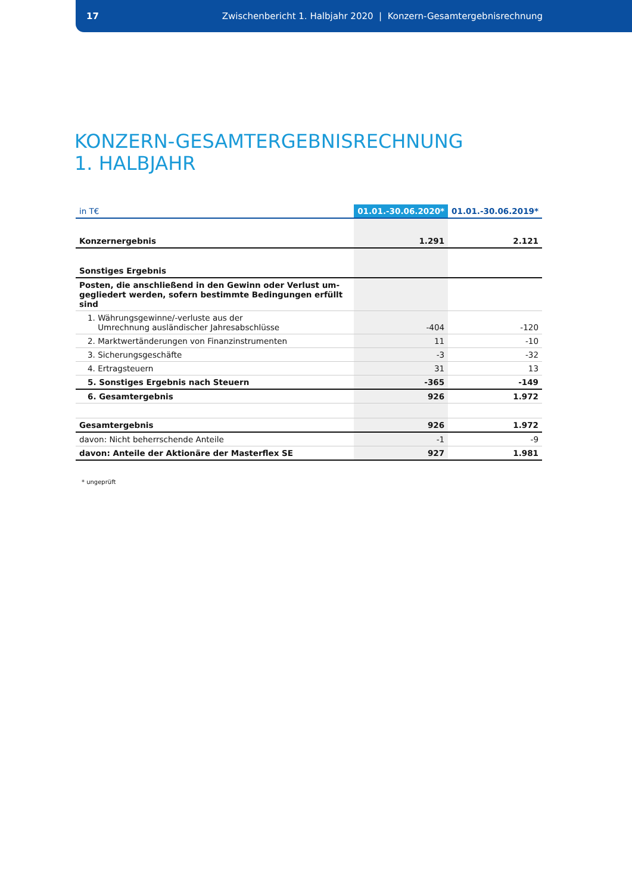17
Zwischenbericht 1. Halbjahr 2020 | Konzern-Gesamtergebnisrechnung
KONZERN-GESAMTERGEBNISRECHNUNG
1. HALBJAHR
| in T€ | 01.01.-30.06.2020* | 01.01.-30.06.2019* |
| --- | --- | --- |
| Konzernergebnis | 1.291 | 2.121 |
| Sonstiges Ergebnis | | |
| Posten, die anschließend in den Gewinn oder Verlust um- gegliedert werden, sofern bestimmte Bedingungen erfüllt sind | | |
| 1. Währungsgewinne/-verluste aus der Umrechnung ausländischer Jahresabschlüsse | -404 | -120 |
| 2. Marktwertänderungen von Finanzinstrumenten | 11 | -10 |
| 3. Sicherungsgeschäfte | -3 | -32 |
| 4. Ertragsteuern | 31 | 13 |
| 5. Sonstiges Ergebnis nach Steuern | -365 | -149 |
| 6. Gesamtergebnis | 926 | 1.972 |
| Gesamtergebnis | 926 | 1.972 |
| davon: Nicht beherrschende Anteile | -1 | -9 |
| davon: Anteile der Aktionäre der Masterflex SE | 927 | 1.981 |
* ungeprüft